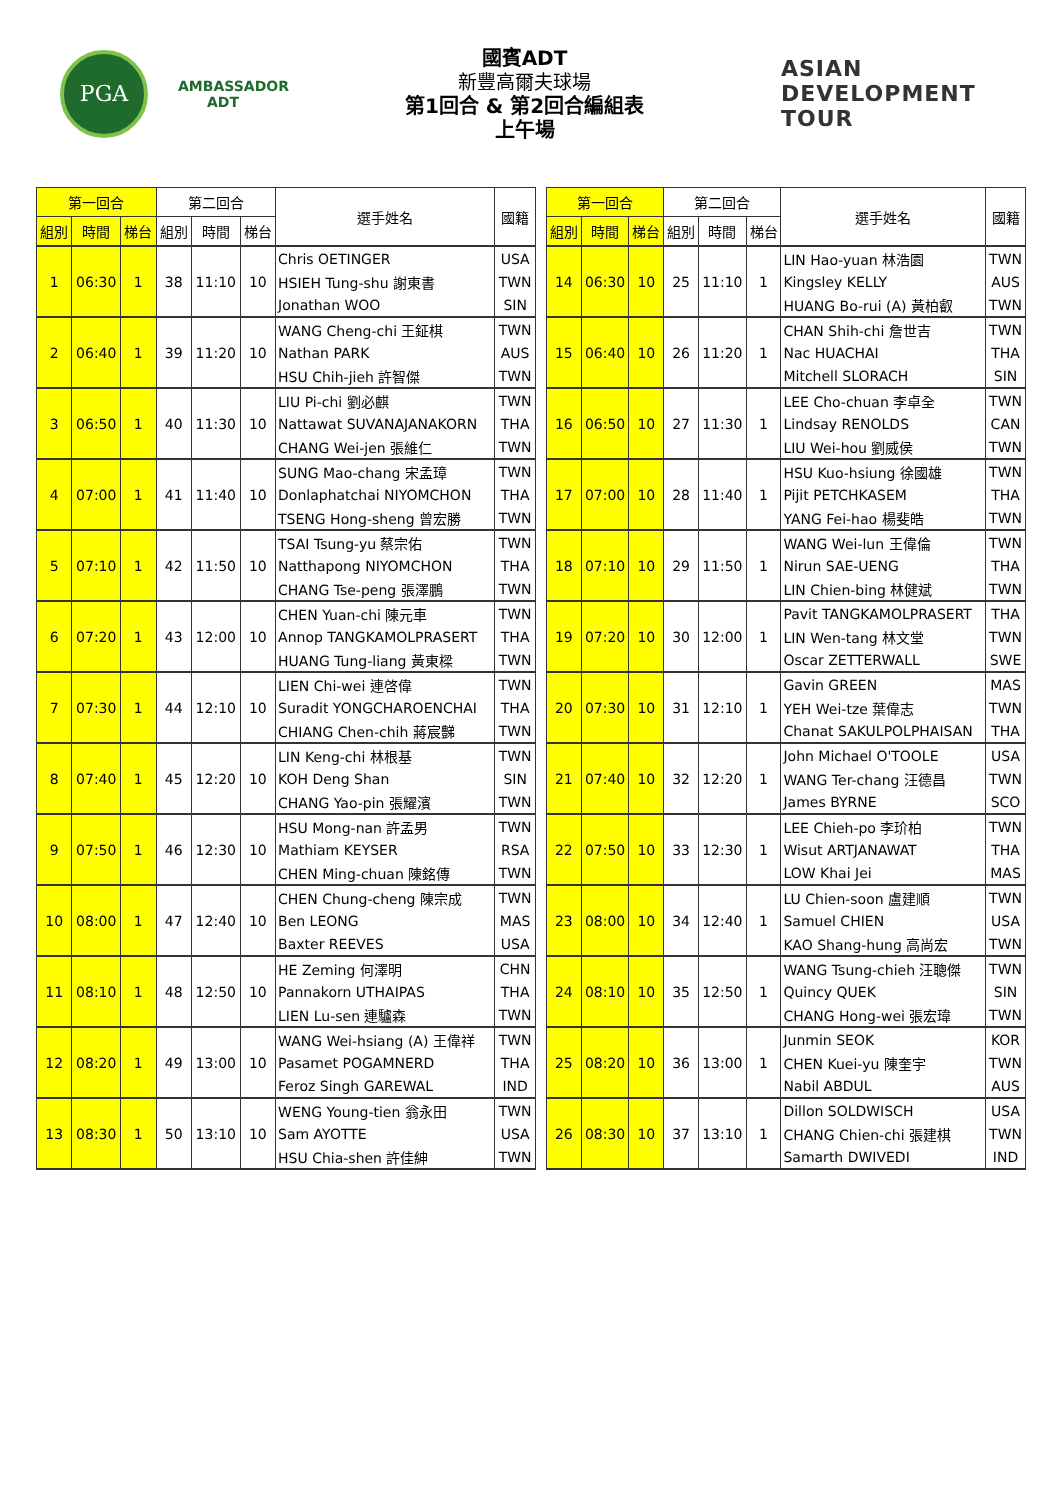PGA
AMBASSADOR ADT
國賓ADT
新豐高爾夫球場
第1回合 & 第2回合編組表
上午場
ASIAN DEVELOPMENT TOUR
| 第一回合 | | | 第二回合 | | | 選手姓名 | 國籍 |
| --- | --- | --- | --- | --- | --- | --- | --- |
| 組別 | 時間 | 梯台 | 組別 | 時間 | 梯台 | | |
| 1 | 06:30 | 1 | 38 | 11:10 | 10 | Chris OETINGER | USA |
| | | | | | | HSIEH Tung-shu 謝東書 | TWN |
| | | | | | | Jonathan WOO | SIN |
| 2 | 06:40 | 1 | 39 | 11:20 | 10 | WANG Cheng-chi 王鉦棋 | TWN |
| | | | | | | Nathan PARK | AUS |
| | | | | | | HSU Chih-jieh 許智傑 | TWN |
| 3 | 06:50 | 1 | 40 | 11:30 | 10 | LIU Pi-chi 劉必麒 | TWN |
| | | | | | | Nattawat SUVANAJANAKORN | THA |
| | | | | | | CHANG Wei-jen 張維仁 | TWN |
| 4 | 07:00 | 1 | 41 | 11:40 | 10 | SUNG Mao-chang 宋孟璋 | TWN |
| | | | | | | Donlaphatchai NIYOMCHON | THA |
| | | | | | | TSENG Hong-sheng 曾宏勝 | TWN |
| 5 | 07:10 | 1 | 42 | 11:50 | 10 | TSAI Tsung-yu 蔡宗佑 | TWN |
| | | | | | | Natthapong NIYOMCHON | THA |
| | | | | | | CHANG Tse-peng 張澤鵬 | TWN |
| 6 | 07:20 | 1 | 43 | 12:00 | 10 | CHEN Yuan-chi 陳元車 | TWN |
| | | | | | | Annop TANGKAMOLPRASERT | THA |
| | | | | | | HUANG Tung-liang 黃東樑 | TWN |
| 7 | 07:30 | 1 | 44 | 12:10 | 10 | LIEN Chi-wei 連啓偉 | TWN |
| | | | | | | Suradit YONGCHAROENCHAI | THA |
| | | | | | | CHIANG Chen-chih 蔣宸豑 | TWN |
| 8 | 07:40 | 1 | 45 | 12:20 | 10 | LIN Keng-chi 林根基 | TWN |
| | | | | | | KOH Deng Shan | SIN |
| | | | | | | CHANG Yao-pin 張耀濱 | TWN |
| 9 | 07:50 | 1 | 46 | 12:30 | 10 | HSU Mong-nan 許孟男 | TWN |
| | | | | | | Mathiam KEYSER | RSA |
| | | | | | | CHEN Ming-chuan 陳銘傳 | TWN |
| 10 | 08:00 | 1 | 47 | 12:40 | 10 | CHEN Chung-cheng 陳宗成 | TWN |
| | | | | | | Ben LEONG | MAS |
| | | | | | | Baxter REEVES | USA |
| 11 | 08:10 | 1 | 48 | 12:50 | 10 | HE Zeming 何澤明 | CHN |
| | | | | | | Pannakorn UTHAIPAS | THA |
| | | | | | | LIEN Lu-sen 連驢森 | TWN |
| 12 | 08:20 | 1 | 49 | 13:00 | 10 | WANG Wei-hsiang (A) 王偉祥 | TWN |
| | | | | | | Pasamet POGAMNERD | THA |
| | | | | | | Feroz Singh GAREWAL | IND |
| 13 | 08:30 | 1 | 50 | 13:10 | 10 | WENG Young-tien 翁永田 | TWN |
| | | | | | | Sam AYOTTE | USA |
| | | | | | | HSU Chia-shen 許佳紳 | TWN |
| 第一回合 | | | 第二回合 | | | 選手姓名 | 國籍 |
| --- | --- | --- | --- | --- | --- | --- | --- |
| 組別 | 時間 | 梯台 | 組別 | 時間 | 梯台 | | |
| 14 | 06:30 | 10 | 25 | 11:10 | 1 | LIN Hao-yuan 林浩園 | TWN |
| | | | | | | Kingsley KELLY | AUS |
| | | | | | | HUANG Bo-rui (A) 黃柏叡 | TWN |
| 15 | 06:40 | 10 | 26 | 11:20 | 1 | CHAN Shih-chi 詹世吉 | TWN |
| | | | | | | Nac HUACHAI | THA |
| | | | | | | Mitchell SLORACH | SIN |
| 16 | 06:50 | 10 | 27 | 11:30 | 1 | LEE Cho-chuan 李卓全 | TWN |
| | | | | | | Lindsay RENOLDS | CAN |
| | | | | | | LIU Wei-hou 劉威侯 | TWN |
| 17 | 07:00 | 10 | 28 | 11:40 | 1 | HSU Kuo-hsiung 徐國雄 | TWN |
| | | | | | | Pijit PETCHKASEM | THA |
| | | | | | | YANG Fei-hao 楊斐皓 | TWN |
| 18 | 07:10 | 10 | 29 | 11:50 | 1 | WANG Wei-lun 王偉倫 | TWN |
| | | | | | | Nirun SAE-UENG | THA |
| | | | | | | LIN Chien-bing 林健斌 | TWN |
| 19 | 07:20 | 10 | 30 | 12:00 | 1 | Pavit TANGKAMOLPRASERT | THA |
| | | | | | | LIN Wen-tang 林文堂 | TWN |
| | | | | | | Oscar ZETTERWALL | SWE |
| 20 | 07:30 | 10 | 31 | 12:10 | 1 | Gavin GREEN | MAS |
| | | | | | | YEH Wei-tze 葉偉志 | TWN |
| | | | | | | Chanat SAKULPOLPHAISAN | THA |
| 21 | 07:40 | 10 | 32 | 12:20 | 1 | John Michael O'TOOLE | USA |
| | | | | | | WANG Ter-chang 汪德昌 | TWN |
| | | | | | | James BYRNE | SCO |
| 22 | 07:50 | 10 | 33 | 12:30 | 1 | LEE Chieh-po 李玠柏 | TWN |
| | | | | | | Wisut ARTJANAWAT | THA |
| | | | | | | LOW Khai Jei | MAS |
| 23 | 08:00 | 10 | 34 | 12:40 | 1 | LU Chien-soon 盧建順 | TWN |
| | | | | | | Samuel CHIEN | USA |
| | | | | | | KAO Shang-hung 高尚宏 | TWN |
| 24 | 08:10 | 10 | 35 | 12:50 | 1 | WANG Tsung-chieh 汪聰傑 | TWN |
| | | | | | | Quincy QUEK | SIN |
| | | | | | | CHANG Hong-wei 張宏瑋 | TWN |
| 25 | 08:20 | 10 | 36 | 13:00 | 1 | Junmin SEOK | KOR |
| | | | | | | CHEN Kuei-yu 陳奎宇 | TWN |
| | | | | | | Nabil ABDUL | AUS |
| 26 | 08:30 | 10 | 37 | 13:10 | 1 | Dillon SOLDWISCH | USA |
| | | | | | | CHANG Chien-chi 張建棋 | TWN |
| | | | | | | Samarth DWIVEDI | IND |